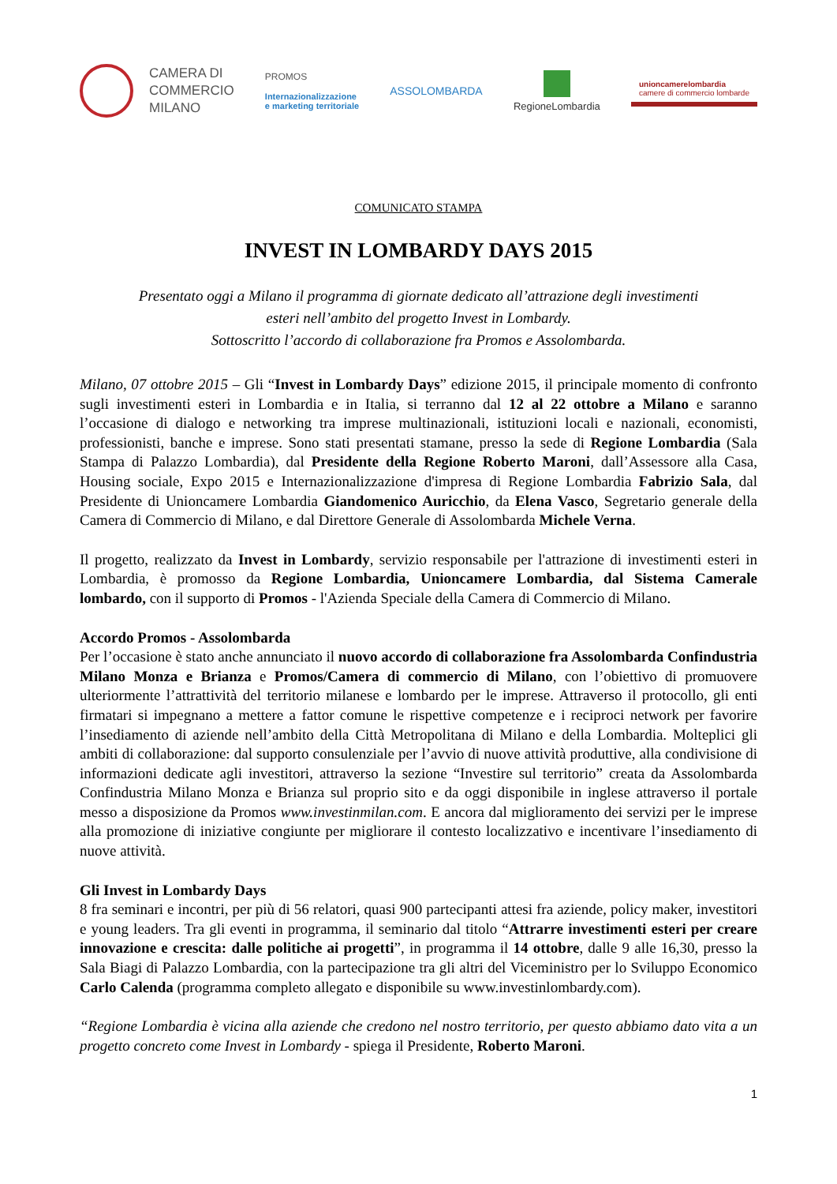CAMERA DI
COMMERCIO
MILANO
PROMOS
Internazionalizzazione
e marketing territoriale
ASSOLOMBARDA RegioneLombardia
unioncamerelombardia
camere di commercio lombarde
COMUNICATO STAMPA
INVEST IN LOMBARDY DAYS 2015
Presentato oggi a Milano il programma di giornate dedicato all’attrazione degli investimenti
esteri nell’ambito del progetto Invest in Lombardy.
Sottoscritto l’accordo di collaborazione fra Promos e Assolombarda.
Milano, 07 ottobre 2015 – Gli “Invest in Lombardy Days” edizione 2015, il principale momento di confronto sugli investimenti esteri in Lombardia e in Italia, si terranno dal 12 al 22 ottobre a Milano e saranno l’occasione di dialogo e networking tra imprese multinazionali, istituzioni locali e nazionali, economisti, professionisti, banche e imprese. Sono stati presentati stamane, presso la sede di Regione Lombardia (Sala Stampa di Palazzo Lombardia), dal Presidente della Regione Roberto Maroni, dall’Assessore alla Casa, Housing sociale, Expo 2015 e Internazionalizzazione d'impresa di Regione Lombardia Fabrizio Sala, dal Presidente di Unioncamere Lombardia Giandomenico Auricchio, da Elena Vasco, Segretario generale della Camera di Commercio di Milano, e dal Direttore Generale di Assolombarda Michele Verna.
Il progetto, realizzato da Invest in Lombardy, servizio responsabile per l'attrazione di investimenti esteri in Lombardia, è promosso da Regione Lombardia, Unioncamere Lombardia, dal Sistema Camerale lombardo, con il supporto di Promos - l'Azienda Speciale della Camera di Commercio di Milano.
Accordo Promos - Assolombarda
Per l’occasione è stato anche annunciato il nuovo accordo di collaborazione fra Assolombarda Confindustria Milano Monza e Brianza e Promos/Camera di commercio di Milano, con l’obiettivo di promuovere ulteriormente l’attrattività del territorio milanese e lombardo per le imprese. Attraverso il protocollo, gli enti firmatari si impegnano a mettere a fattor comune le rispettive competenze e i reciproci network per favorire l’insediamento di aziende nell’ambito della Città Metropolitana di Milano e della Lombardia. Molteplici gli ambiti di collaborazione: dal supporto consulenziale per l’avvio di nuove attività produttive, alla condivisione di informazioni dedicate agli investitori, attraverso la sezione “Investire sul territorio” creata da Assolombarda Confindustria Milano Monza e Brianza sul proprio sito e da oggi disponibile in inglese attraverso il portale messo a disposizione da Promos www.investinmilan.com. E ancora dal miglioramento dei servizi per le imprese alla promozione di iniziative congiunte per migliorare il contesto localizzativo e incentivare l’insediamento di nuove attività.
Gli Invest in Lombardy Days
8 fra seminari e incontri, per più di 56 relatori, quasi 900 partecipanti attesi fra aziende, policy maker, investitori e young leaders. Tra gli eventi in programma, il seminario dal titolo “Attrarre investimenti esteri per creare innovazione e crescita: dalle politiche ai progetti”, in programma il 14 ottobre, dalle 9 alle 16,30, presso la Sala Biagi di Palazzo Lombardia, con la partecipazione tra gli altri del Viceministro per lo Sviluppo Economico Carlo Calenda (programma completo allegato e disponibile su www.investinlombardy.com).
“Regione Lombardia è vicina alla aziende che credono nel nostro territorio, per questo abbiamo dato vita a un progetto concreto come Invest in Lombardy - spiega il Presidente, Roberto Maroni.
1